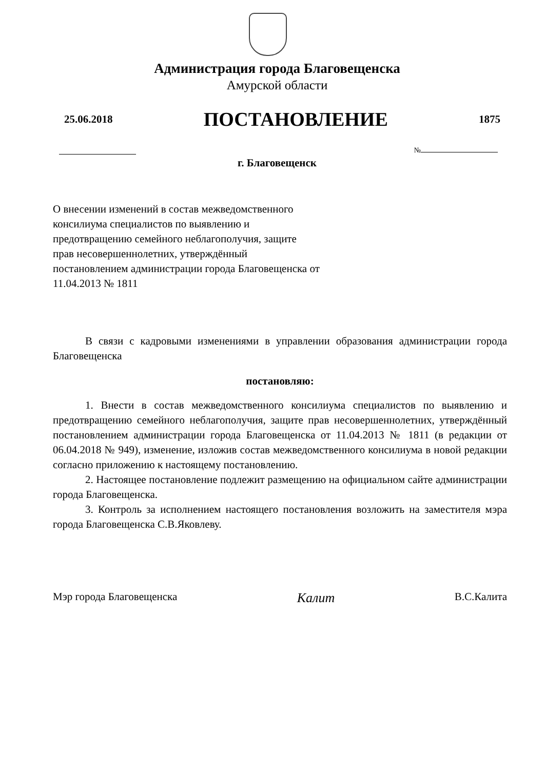Администрация города Благовещенска
Амурской области
25.06.2018 ПОСТАНОВЛЕНИЕ 1875
№
г. Благовещенск
О внесении изменений в состав межведомственного консилиума специалистов по выявлению и предотвращению семейного неблагополучия, защите прав несовершеннолетних, утверждённый постановлением администрации города Благовещенска от 11.04.2013 № 1811
В связи с кадровыми изменениями в управлении образования администрации города Благовещенска
постановляю:
1. Внести в состав межведомственного консилиума специалистов по выявлению и предотвращению семейного неблагополучия, защите прав несовершеннолетних, утверждённый постановлением администрации города Благовещенска от 11.04.2013 № 1811 (в редакции от 06.04.2018 № 949), изменение, изложив состав межведомственного консилиума в новой редакции согласно приложению к настоящему постановлению.
2. Настоящее постановление подлежит размещению на официальном сайте администрации города Благовещенска.
3. Контроль за исполнением настоящего постановления возложить на заместителя мэра города Благовещенска С.В.Яковлеву.
Мэр города Благовещенска Калит В.С.Калита